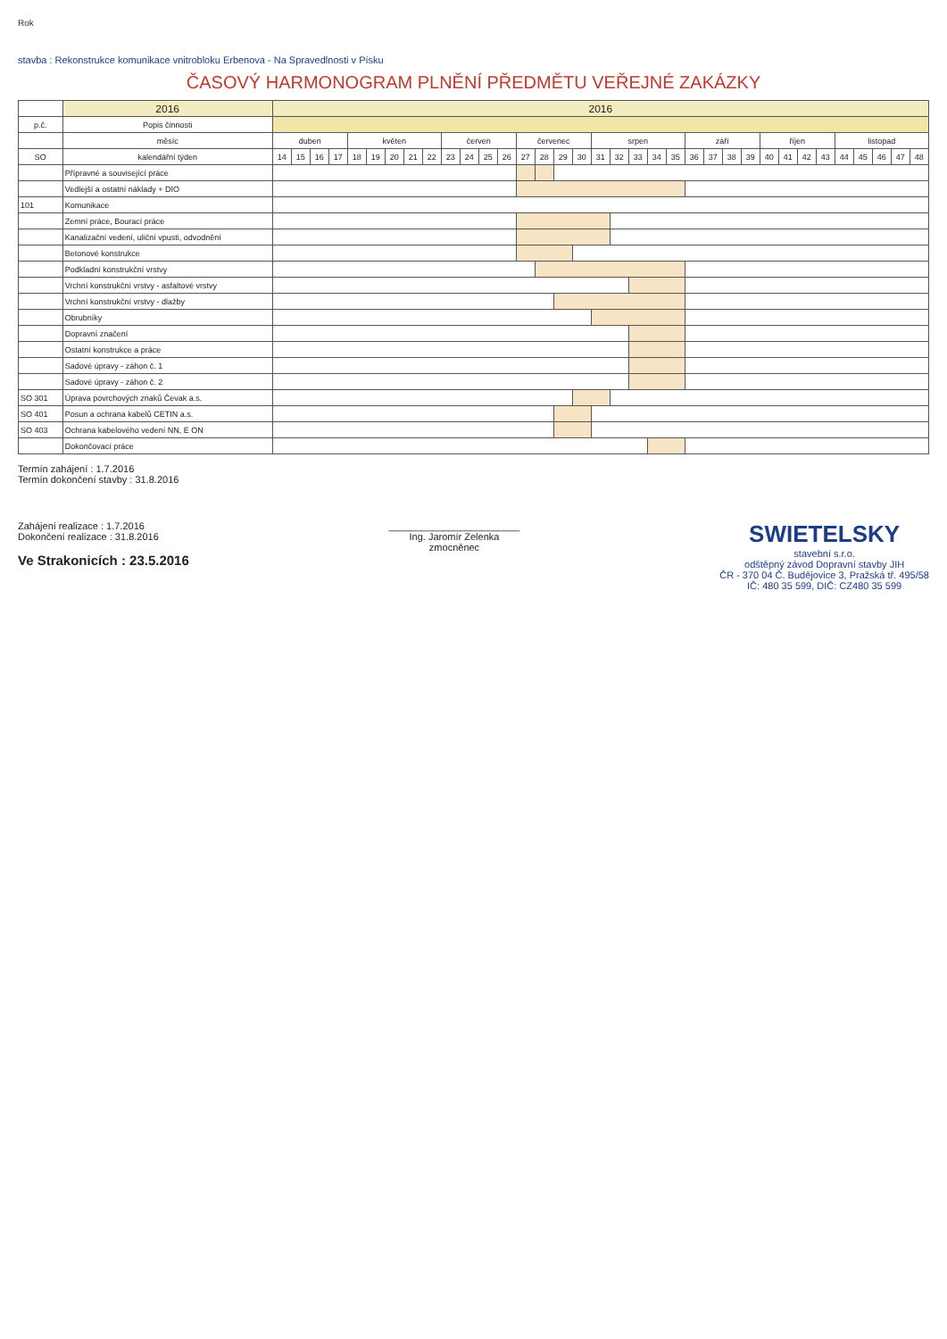Rok
stavba : Rekonstrukce komunikace vnitrobloku Erbenova - Na Spravedlnosti v Písku
ČASOVÝ HARMONOGRAM PLNĚNÍ PŘEDMĚTU VEŘEJNÉ ZAKÁZKY
| | 2016 | 2016 | | | | | | | | | | | | | | | | | | | | | | | | | | | | | | | | | | |
| --- | --- | --- | --- | --- | --- | --- | --- | --- | --- | --- | --- | --- | --- | --- | --- | --- | --- | --- | --- | --- | --- | --- | --- | --- | --- | --- | --- | --- | --- | --- | --- | --- | --- | --- | --- | --- |
| p.č. | Popis činnosti | | | | | | | | | | | | | | | | | | | | | | | | | | | | | | | | | | | |
| | měsíc | duben | | | | květen | | | | | červen | | | | červenec | | | | srpen | | | | | září | | | | říjen | | | | listopad | | | | |
| SO | kalendářní týden | 14 | 15 | 16 | 17 | 18 | 19 | 20 | 21 | 22 | 23 | 24 | 25 | 26 | 27 | 28 | 29 | 30 | 31 | 32 | 33 | 34 | 35 | 36 | 37 | 38 | 39 | 40 | 41 | 42 | 43 | 44 | 45 | 46 | 47 | 48 |
| | Přípravné a související práce | | | | | | | | | | | | | | | | | | | | | | | | | | | | | | | | | | | |
| | Vedlejší a ostatní náklady + DIO | | | | | | | | | | | | | | | | | | | | | | | | | | | | | | | | | | | |
| 101 | Komunikace | | | | | | | | | | | | | | | | | | | | | | | | | | | | | | | | | | | |
| | Zemní práce, Bourací práce | | | | | | | | | | | | | | | | | | | | | | | | | | | | | | | | | | | |
| | Kanalizační vedení, uliční vpusti, odvodnění | | | | | | | | | | | | | | | | | | | | | | | | | | | | | | | | | | | |
| | Betonové konstrukce | | | | | | | | | | | | | | | | | | | | | | | | | | | | | | | | | | | |
| | Podkladní konstrukční vrstvy | | | | | | | | | | | | | | | | | | | | | | | | | | | | | | | | | | | |
| | Vrchní konstrukční vrstvy - asfaltové vrstvy | | | | | | | | | | | | | | | | | | | | | | | | | | | | | | | | | | | |
| | Vrchní konstrukční vrstvy - dlažby | | | | | | | | | | | | | | | | | | | | | | | | | | | | | | | | | | | |
| | Obrubníky | | | | | | | | | | | | | | | | | | | | | | | | | | | | | | | | | | | |
| | Dopravní značení | | | | | | | | | | | | | | | | | | | | | | | | | | | | | | | | | | | |
| | Ostatní konstrukce a práce | | | | | | | | | | | | | | | | | | | | | | | | | | | | | | | | | | | |
| | Sadové úpravy - záhon č. 1 | | | | | | | | | | | | | | | | | | | | | | | | | | | | | | | | | | | |
| | Sadové úpravy - záhon č. 2 | | | | | | | | | | | | | | | | | | | | | | | | | | | | | | | | | | | |
| SO 301 | Úprava povrchových znaků Čevak a.s. | | | | | | | | | | | | | | | | | | | | | | | | | | | | | | | | | | | |
| SO 401 | Posun a ochrana kabelů CETIN a.s. | | | | | | | | | | | | | | | | | | | | | | | | | | | | | | | | | | | |
| SO 403 | Ochrana kabelového vedení NN, E ON | | | | | | | | | | | | | | | | | | | | | | | | | | | | | | | | | | | |
| | Dokončovací práce | | | | | | | | | | | | | | | | | | | | | | | | | | | | | | | | | | | |
Termín zahájení : 1.7.2016
Termín dokončení stavby : 31.8.2016
Zahájení realizace : 1.7.2016
Dokončení realizace : 31.8.2016
Ve Strakonicích : 23.5.2016
________________________
Ing. Jaromír Zelenka
zmocněnec
SWIETELSKY
stavební s.r.o.
odštěpný závod Dopravní stavby JIH
ČR - 370 04 Č. Budějovice 3, Pražská tř. 495/58
IČ: 480 35 599, DIČ: CZ480 35 599